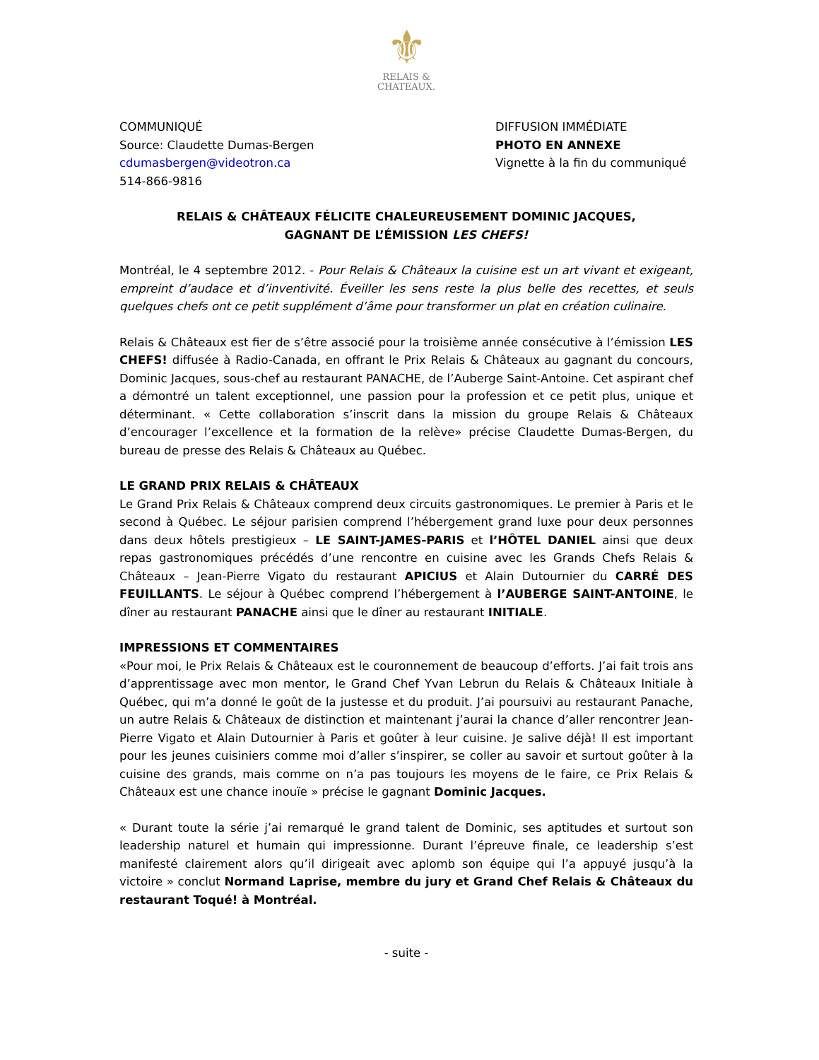⚜
RELAIS &
CHATEAUX.
COMMUNIQUÉ
Source: Claudette Dumas-Bergen
cdumasbergen@videotron.ca
514-866-9816
DIFFUSION IMMÉDIATE
PHOTO EN ANNEXE
Vignette à la fin du communiqué
RELAIS & CHÂTEAUX FÉLICITE CHALEUREUSEMENT DOMINIC JACQUES,
GAGNANT DE L’ÉMISSION LES CHEFS!
Montréal, le 4 septembre 2012. - Pour Relais & Châteaux la cuisine est un art vivant et exigeant, empreint d’audace et d’inventivité. Éveiller les sens reste la plus belle des recettes, et seuls quelques chefs ont ce petit supplément d’âme pour transformer un plat en création culinaire.
Relais & Châteaux est fier de s’être associé pour la troisième année consécutive à l’émission LES CHEFS! diffusée à Radio-Canada, en offrant le Prix Relais & Châteaux au gagnant du concours, Dominic Jacques, sous-chef au restaurant PANACHE, de l’Auberge Saint-Antoine. Cet aspirant chef a démontré un talent exceptionnel, une passion pour la profession et ce petit plus, unique et déterminant. « Cette collaboration s’inscrit dans la mission du groupe Relais & Châteaux d’encourager l’excellence et la formation de la relève» précise Claudette Dumas-Bergen, du bureau de presse des Relais & Châteaux au Québec.
LE GRAND PRIX RELAIS & CHÂTEAUX
Le Grand Prix Relais & Châteaux comprend deux circuits gastronomiques. Le premier à Paris et le second à Québec. Le séjour parisien comprend l’hébergement grand luxe pour deux personnes dans deux hôtels prestigieux – LE SAINT-JAMES-PARIS et l’HÔTEL DANIEL ainsi que deux repas gastronomiques précédés d’une rencontre en cuisine avec les Grands Chefs Relais & Châteaux – Jean-Pierre Vigato du restaurant APICIUS et Alain Dutournier du CARRÉ DES FEUILLANTS. Le séjour à Québec comprend l’hébergement à l’AUBERGE SAINT-ANTOINE, le dîner au restaurant PANACHE ainsi que le dîner au restaurant INITIALE.
IMPRESSIONS ET COMMENTAIRES
«Pour moi, le Prix Relais & Châteaux est le couronnement de beaucoup d’efforts. J’ai fait trois ans d’apprentissage avec mon mentor, le Grand Chef Yvan Lebrun du Relais & Châteaux Initiale à Québec, qui m’a donné le goût de la justesse et du produit. J’ai poursuivi au restaurant Panache, un autre Relais & Châteaux de distinction et maintenant j’aurai la chance d’aller rencontrer Jean-Pierre Vigato et Alain Dutournier à Paris et goûter à leur cuisine. Je salive déjà! Il est important pour les jeunes cuisiniers comme moi d’aller s’inspirer, se coller au savoir et surtout goûter à la cuisine des grands, mais comme on n’a pas toujours les moyens de le faire, ce Prix Relais & Châteaux est une chance inouïe » précise le gagnant Dominic Jacques.
« Durant toute la série j’ai remarqué le grand talent de Dominic, ses aptitudes et surtout son leadership naturel et humain qui impressionne. Durant l’épreuve finale, ce leadership s’est manifesté clairement alors qu’il dirigeait avec aplomb son équipe qui l’a appuyé jusqu’à la victoire » conclut Normand Laprise, membre du jury et Grand Chef Relais & Châteaux du restaurant Toqué! à Montréal.
- suite -